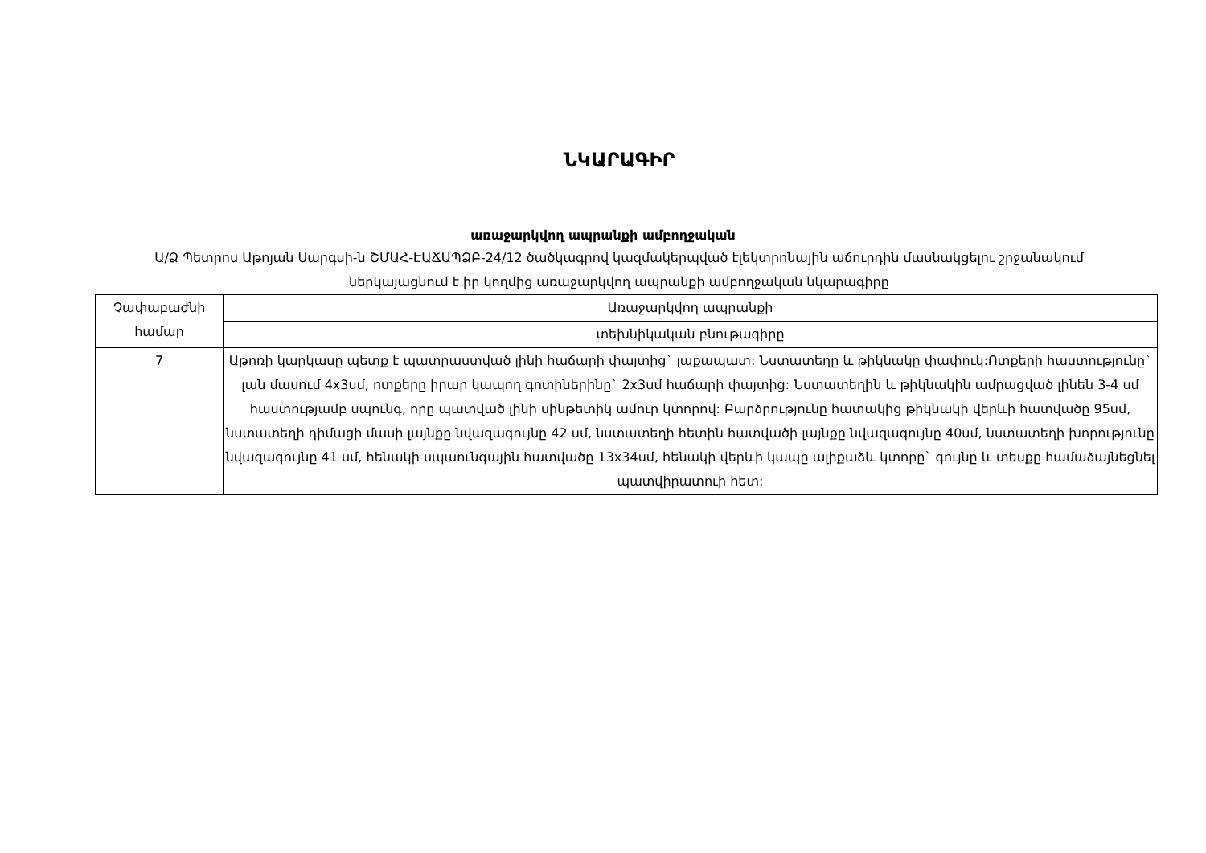ՆԿԱՐԱԳԻՐ
առաջարկվող ապրանքի ամբողջական
Ա/Ձ Պետրոս Աթոյան Սարգսի-ն ՇՄԱՀ-ԷԱՃԱՊՁԲ-24/12 ծածկագրով կազմակերպված էլեկտրոնային աճուրդին մասնակցելու շրջանակում ներկայացնում է իր կողմից առաջարկվող ապրանքի ամբողջական նկարագիրը
| Չափաբաժնի համար | Առաջարկվող ապրանքի |
| --- | --- |
| | տեխնիկական բնութագիրը |
| 7 | Աթոռի կարկասը պետք է պատրաստված լինի հաճարի փայտից` լաքապատ: Նստատեղը և թիկնակը փափուկ:Ոտքերի հաստությունը` լան մասում 4x3սմ, ոտքերը իրար կապող գոտիներինը` 2x3սմ հաճարի փայտից: Նստատեղին և թիկնակին ամրացված լինեն 3-4 սմ հաստությամբ սպունգ, որը պատված լինի սինթետիկ ամուր կտորով: Բարձրությունը հատակից թիկնակի վերևի հատվածը 95սմ, նստատեղի դիմացի մասի լայնքը նվազագույնը 42 սմ, նստատեղի հետին հատվածի լայնքը նվազագույնը 40սմ, նստատեղի խորությունը նվազագույնը 41 սմ, հենակի սպաունգային հատվածը 13x34սմ, հենակի վերևի կապը ալիքաձև կտորը` գույնը և տեսքը համաձայնեցնել պատվիրատուի հետ: |